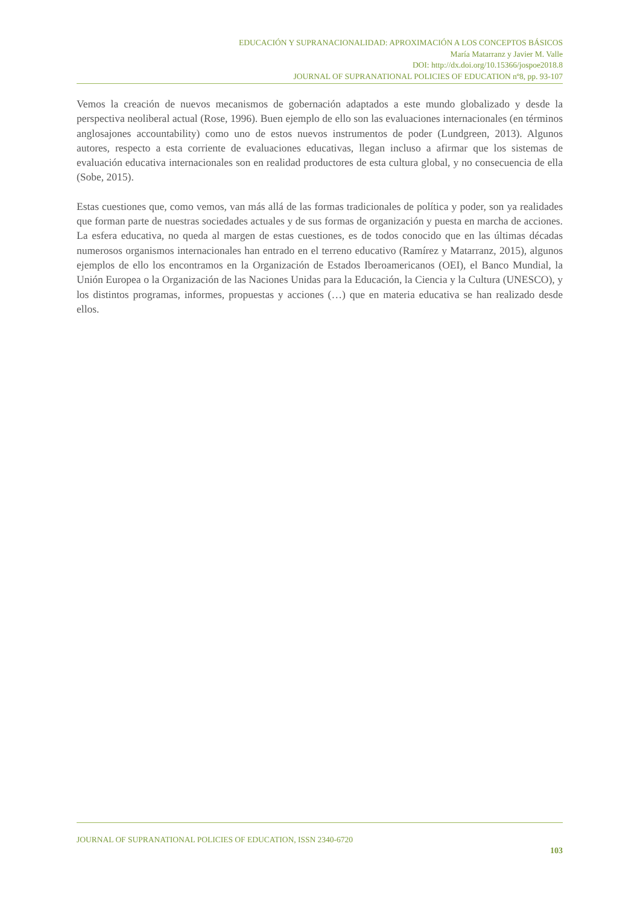EDUCACIÓN Y SUPRANACIONALIDAD: APROXIMACIÓN A LOS CONCEPTOS BÁSICOS
María Matarranz y Javier M. Valle
DOI: http://dx.doi.org/10.15366/jospoe2018.8
JOURNAL OF SUPRANATIONAL POLICIES OF EDUCATION nº8, pp. 93-107
Vemos la creación de nuevos mecanismos de gobernación adaptados a este mundo globalizado y desde la perspectiva neoliberal actual (Rose, 1996). Buen ejemplo de ello son las evaluaciones internacionales (en términos anglosajones accountability) como uno de estos nuevos instrumentos de poder (Lundgreen, 2013). Algunos autores, respecto a esta corriente de evaluaciones educativas, llegan incluso a afirmar que los sistemas de evaluación educativa internacionales son en realidad productores de esta cultura global, y no consecuencia de ella (Sobe, 2015).
Estas cuestiones que, como vemos, van más allá de las formas tradicionales de política y poder, son ya realidades que forman parte de nuestras sociedades actuales y de sus formas de organización y puesta en marcha de acciones. La esfera educativa, no queda al margen de estas cuestiones, es de todos conocido que en las últimas décadas numerosos organismos internacionales han entrado en el terreno educativo (Ramírez y Matarranz, 2015), algunos ejemplos de ello los encontramos en la Organización de Estados Iberoamericanos (OEI), el Banco Mundial, la Unión Europea o la Organización de las Naciones Unidas para la Educación, la Ciencia y la Cultura (UNESCO), y los distintos programas, informes, propuestas y acciones (…) que en materia educativa se han realizado desde ellos.
JOURNAL OF SUPRANATIONAL POLICIES OF EDUCATION, ISSN 2340-6720
103